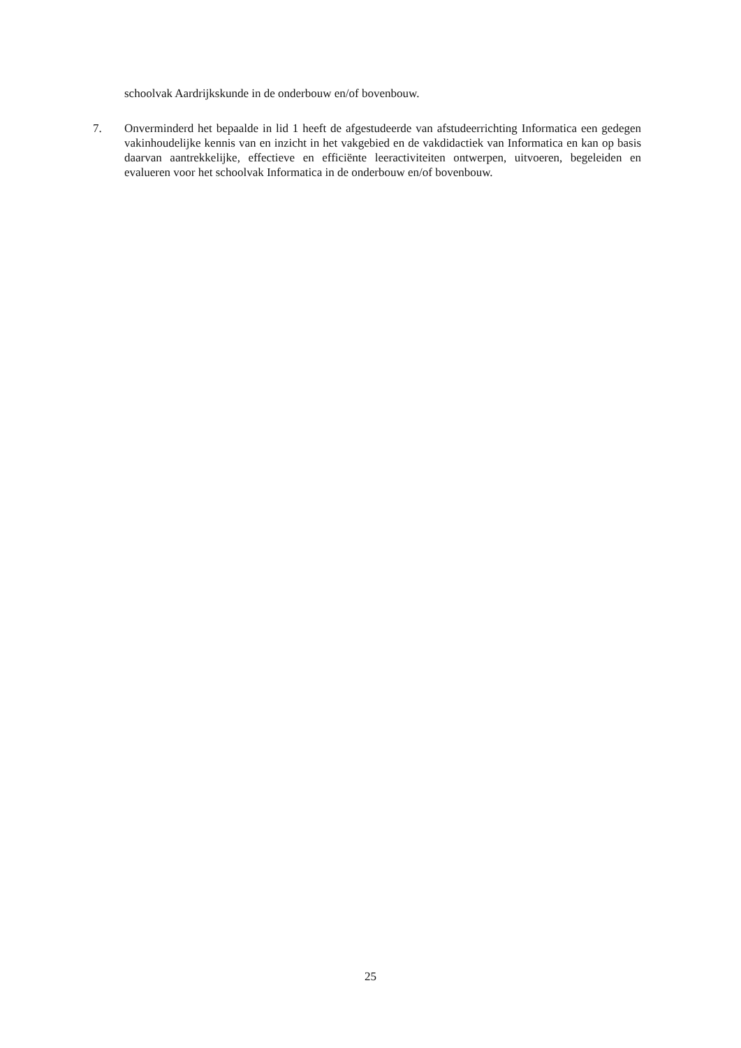schoolvak Aardrijkskunde in de onderbouw en/of bovenbouw.
7. Onverminderd het bepaalde in lid 1 heeft de afgestudeerde van afstudeerrichting Informatica een gedegen vakinhoudelijke kennis van en inzicht in het vakgebied en de vakdidactiek van Informatica en kan op basis daarvan aantrekkelijke, effectieve en efficiënte leeractiviteiten ontwerpen, uitvoeren, begeleiden en evalueren voor het schoolvak Informatica in de onderbouw en/of bovenbouw.
25